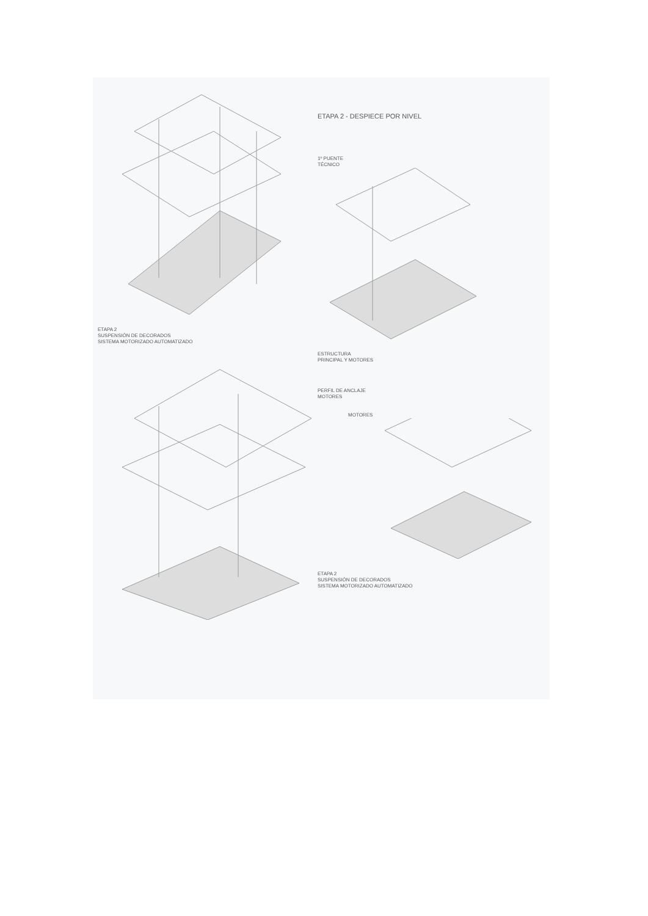ETAPA 2
SUSPENSIÓN DE DECORADOS
SISTEMA MOTORIZADO AUTOMATIZADO
ETAPA 2 - DESPIECE POR NIVEL
1º PUENTE
TÉCNICO
ESTRUCTURA
PRINCIPAL Y MOTORES
PERFIL DE ANCLAJE
MOTORES
MOTORES
ETAPA 2
SUSPENSIÓN DE DECORADOS
SISTEMA MOTORIZADO AUTOMATIZADO